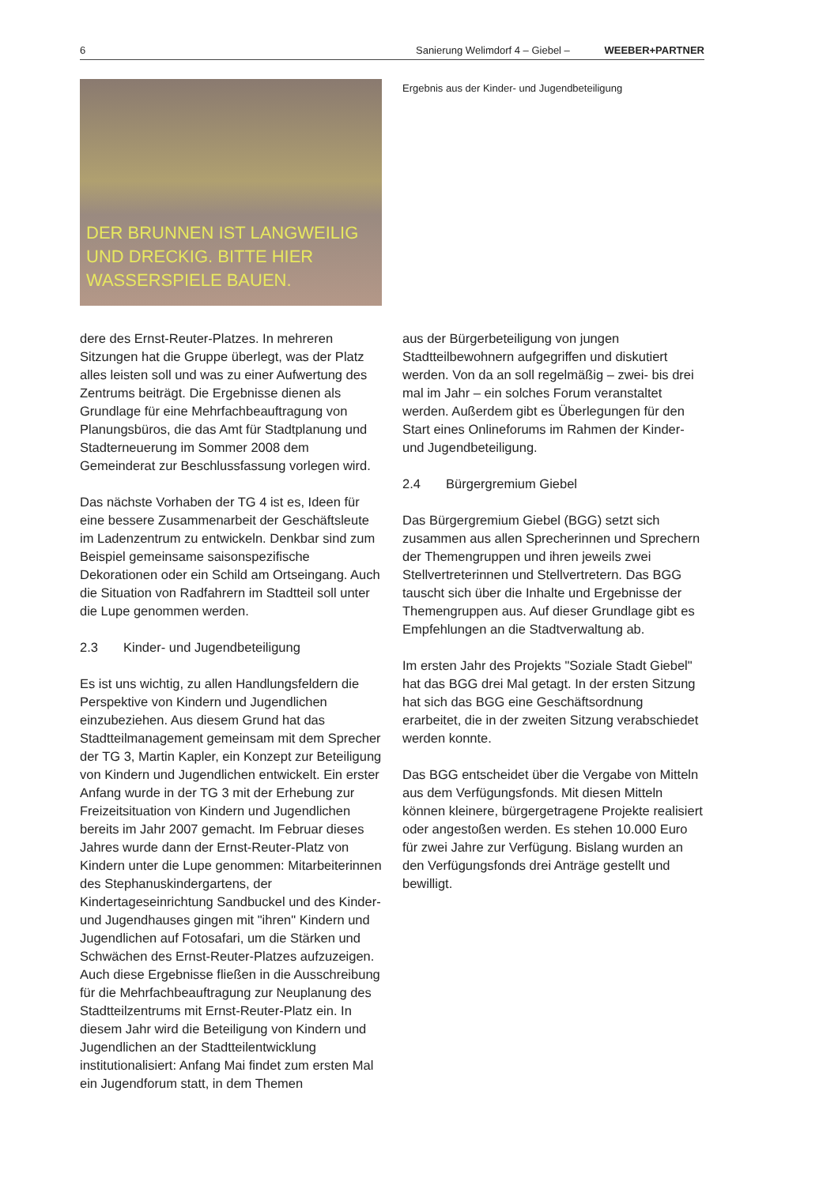6 Sanierung Welimdorf 4 – Giebel – WEEBER+PARTNER
DER BRUNNEN IST LANGWEILIG
UND DRECKIG. BITTE HIER
WASSERSPIELE BAUEN.
dere des Ernst-Reuter-Platzes. In mehreren Sitzungen hat die Gruppe überlegt, was der Platz alles leisten soll und was zu einer Aufwertung des Zentrums beiträgt. Die Ergebnisse dienen als Grundlage für eine Mehrfachbeauftragung von Planungsbüros, die das Amt für Stadtplanung und Stadterneuerung im Sommer 2008 dem Gemeinderat zur Beschlussfassung vorlegen wird.
Das nächste Vorhaben der TG 4 ist es, Ideen für eine bessere Zusammenarbeit der Geschäftsleute im Ladenzentrum zu entwickeln. Denkbar sind zum Beispiel gemeinsame saisonspezifische Dekorationen oder ein Schild am Ortseingang. Auch die Situation von Radfahrern im Stadtteil soll unter die Lupe genommen werden.
2.3 Kinder- und Jugendbeteiligung
Es ist uns wichtig, zu allen Handlungsfeldern die Perspektive von Kindern und Jugendlichen einzubeziehen. Aus diesem Grund hat das Stadtteilmanagement gemeinsam mit dem Sprecher der TG 3, Martin Kapler, ein Konzept zur Beteiligung von Kindern und Jugendlichen entwickelt. Ein erster Anfang wurde in der TG 3 mit der Erhebung zur Freizeitsituation von Kindern und Jugendlichen bereits im Jahr 2007 gemacht. Im Februar dieses Jahres wurde dann der Ernst-Reuter-Platz von Kindern unter die Lupe genommen: Mitarbeiterinnen des Stephanuskindergartens, der Kindertageseinrichtung Sandbuckel und des Kinder- und Jugendhauses gingen mit "ihren" Kindern und Jugendlichen auf Fotosafari, um die Stärken und Schwächen des Ernst-Reuter-Platzes aufzuzeigen. Auch diese Ergebnisse fließen in die Ausschreibung für die Mehrfachbeauftragung zur Neuplanung des Stadtteilzentrums mit Ernst-Reuter-Platz ein. In diesem Jahr wird die Beteiligung von Kindern und Jugendlichen an der Stadtteilentwicklung institutionalisiert: Anfang Mai findet zum ersten Mal ein Jugendforum statt, in dem Themen
Ergebnis aus der Kinder- und Jugendbeteiligung
aus der Bürgerbeteiligung von jungen Stadtteilbewohnern aufgegriffen und diskutiert werden. Von da an soll regelmäßig – zwei- bis drei mal im Jahr – ein solches Forum veranstaltet werden. Außerdem gibt es Überlegungen für den Start eines Onlineforums im Rahmen der Kinder- und Jugendbeteiligung.
2.4 Bürgergremium Giebel
Das Bürgergremium Giebel (BGG) setzt sich zusammen aus allen Sprecherinnen und Sprechern der Themengruppen und ihren jeweils zwei Stellvertreterinnen und Stellvertretern. Das BGG tauscht sich über die Inhalte und Ergebnisse der Themengruppen aus. Auf dieser Grundlage gibt es Empfehlungen an die Stadtverwaltung ab.
Im ersten Jahr des Projekts "Soziale Stadt Giebel" hat das BGG drei Mal getagt. In der ersten Sitzung hat sich das BGG eine Geschäftsordnung erarbeitet, die in der zweiten Sitzung verabschiedet werden konnte.
Das BGG entscheidet über die Vergabe von Mitteln aus dem Verfügungsfonds. Mit diesen Mitteln können kleinere, bürgergetragene Projekte realisiert oder angestoßen werden. Es stehen 10.000 Euro für zwei Jahre zur Verfügung. Bislang wurden an den Verfügungsfonds drei Anträge gestellt und bewilligt.